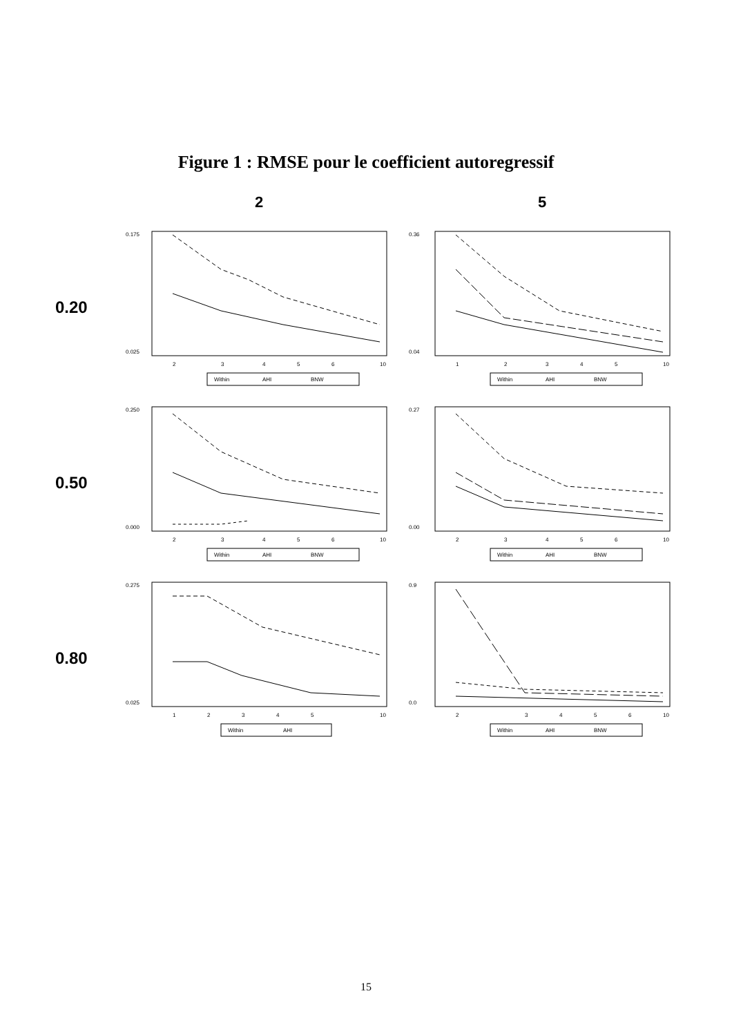Figure 1 : RMSE pour le coefficient autoregressif
2
5
0.20
0.175
0.025
2
3
4
5
6
10
Within
AHI
BNW
0.36
0.04
1
2
3
4
5
10
Within
AHI
BNW
0.50
0.250
0.000
2
3
4
5
6
10
Within
AHI
BNW
0.27
0.00
2
3
4
5
6
10
Within
AHI
BNW
0.80
0.275
0.025
1
2
3
4
5
10
Within
AHI
0.9
0.0
2
3
4
5
6
10
Within
AHI
BNW
15